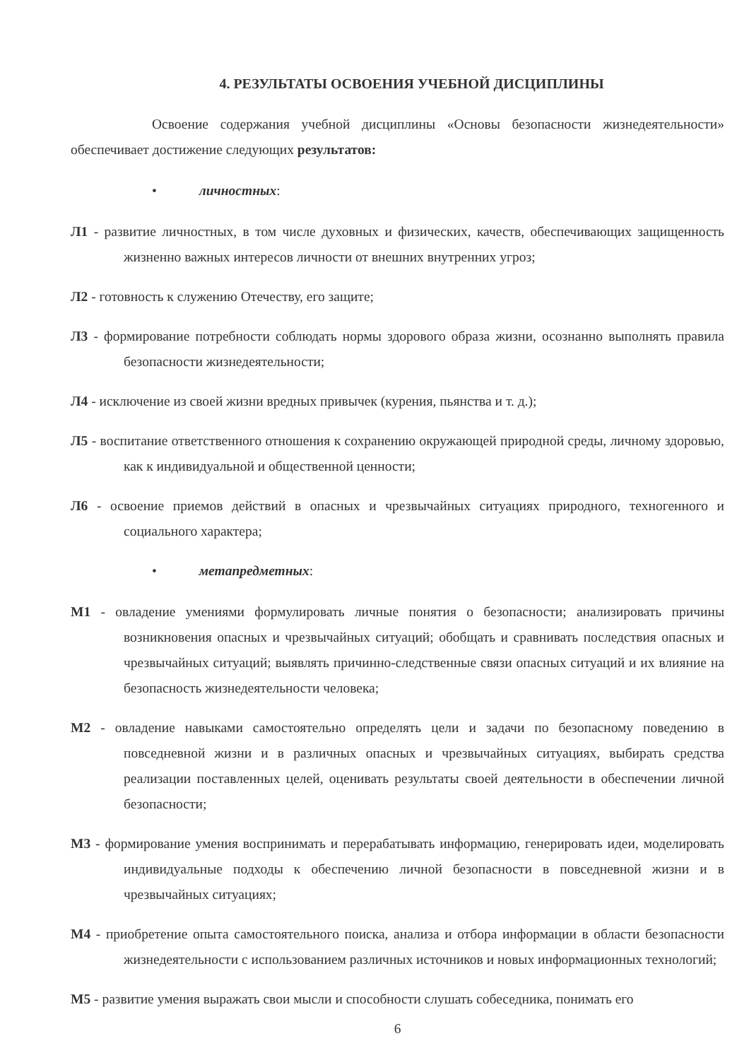4. РЕЗУЛЬТАТЫ ОСВОЕНИЯ УЧЕБНОЙ ДИСЦИПЛИНЫ
Освоение содержания учебной дисциплины «Основы безопасности жизнедеятельности» обеспечивает достижение следующих результатов:
• личностных:
Л1 - развитие личностных, в том числе духовных и физических, качеств, обеспечивающих защищенность жизненно важных интересов личности от внешних внутренних угроз;
Л2 - готовность к служению Отечеству, его защите;
Л3 - формирование потребности соблюдать нормы здорового образа жизни, осознанно выполнять правила безопасности жизнедеятельности;
Л4 - исключение из своей жизни вредных привычек (курения, пьянства и т. д.);
Л5 - воспитание ответственного отношения к сохранению окружающей природной среды, личному здоровью, как к индивидуальной и общественной ценности;
Л6 - освоение приемов действий в опасных и чрезвычайных ситуациях природного, техногенного и социального характера;
• метапредметных:
М1 - овладение умениями формулировать личные понятия о безопасности; анализировать причины возникновения опасных и чрезвычайных ситуаций; обобщать и сравнивать последствия опасных и чрезвычайных ситуаций; выявлять причинно-следственные связи опасных ситуаций и их влияние на безопасность жизнедеятельности человека;
М2 - овладение навыками самостоятельно определять цели и задачи по безопасному поведению в повседневной жизни и в различных опасных и чрезвычайных ситуациях, выбирать средства реализации поставленных целей, оценивать результаты своей деятельности в обеспечении личной безопасности;
М3 - формирование умения воспринимать и перерабатывать информацию, генерировать идеи, моделировать индивидуальные подходы к обеспечению личной безопасности в повседневной жизни и в чрезвычайных ситуациях;
М4 - приобретение опыта самостоятельного поиска, анализа и отбора информации в области безопасности жизнедеятельности с использованием различных источников и новых информационных технологий;
М5 - развитие умения выражать свои мысли и способности слушать собеседника, понимать его
6